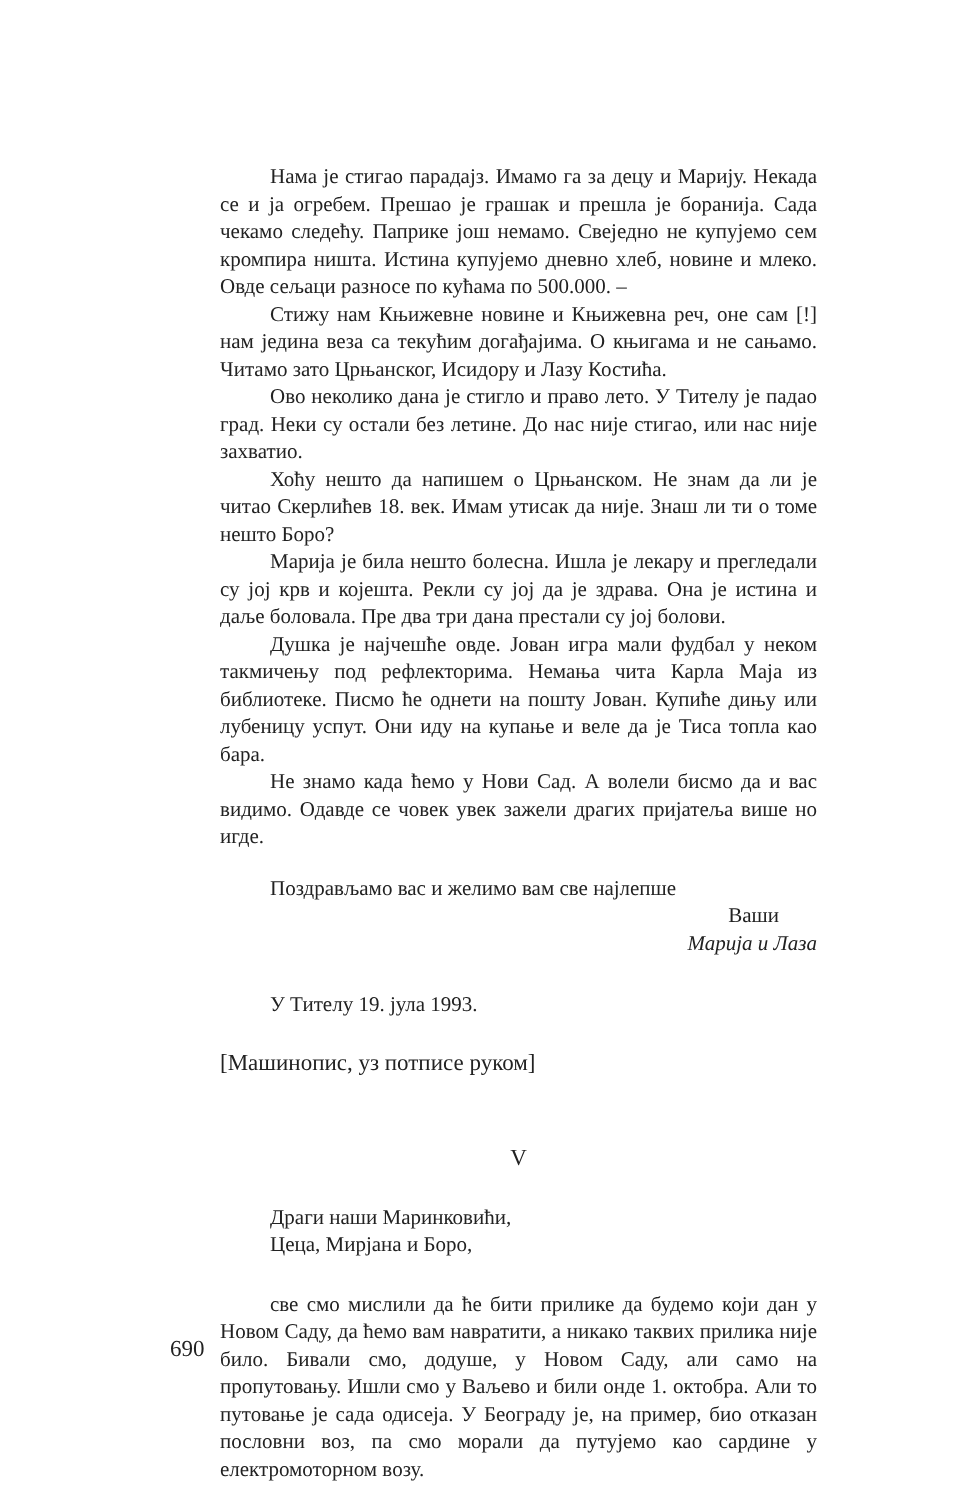Нама је стигао парадајз. Имамо га за децу и Марију. Некада се и ја огребем. Прешао је грашак и прешла је боранија. Сада чекамо следећу. Паприке још немамо. Свеједно не купујемо сем кромпира ништа. Истина купујемо дневно хлеб, новине и млеко. Овде сељаци разносе по кућама по 500.000. –
Стижу нам Књижевне новине и Књижевна реч, оне сам [!] нам једина веза са текућим догађајима. О књигама и не сањамо. Читамо зато Црњанског, Исидору и Лазу Костића.
Ово неколико дана је стигло и право лето. У Тителу је падао град. Неки су остали без летине. До нас није стигао, или нас није захватио.
Хоћу нешто да напишем о Црњанском. Не знам да ли је читао Скерлићев 18. век. Имам утисак да није. Знаш ли ти о томе нешто Боро?
Марија је била нешто болесна. Ишла је лекару и прегледали су јој крв и којешта. Рекли су јој да је здрава. Она је истина и даље боловала. Пре два три дана престали су јој болови.
Душка је најчешће овде. Јован игра мали фудбал у неком такмичењу под рефлекторима. Немања чита Карла Маја из библиотеке. Писмо ће однети на пошту Јован. Купиће дињу или лубеницу успут. Они иду на купање и веле да је Тиса топла као бара.
Не знамо када ћемо у Нови Сад. А волели бисмо да и вас видимо. Одавде се човек увек зажели драгих пријатеља више но игде.
Поздрављамо вас и желимо вам све најлепше
Ваши
Марија и Лаза
У Тителу 19. јула 1993.
[Машинопис, уз потписе руком]
V
Драги наши Маринковићи,
Цеца, Мирјана и Боро,
све смо мислили да ће бити прилике да будемо који дан у Новом Саду, да ћемо вам навратити, а никако таквих прилика није било. Бивали смо, додуше, у Новом Саду, али само на пропутовању. Ишли смо у Ваљево и били онде 1. октобра. Али то путовање је сада одисеја. У Београду је, на пример, био отказан пословни воз, па смо морали да путујемо као сардине у електромоторном возу.
690